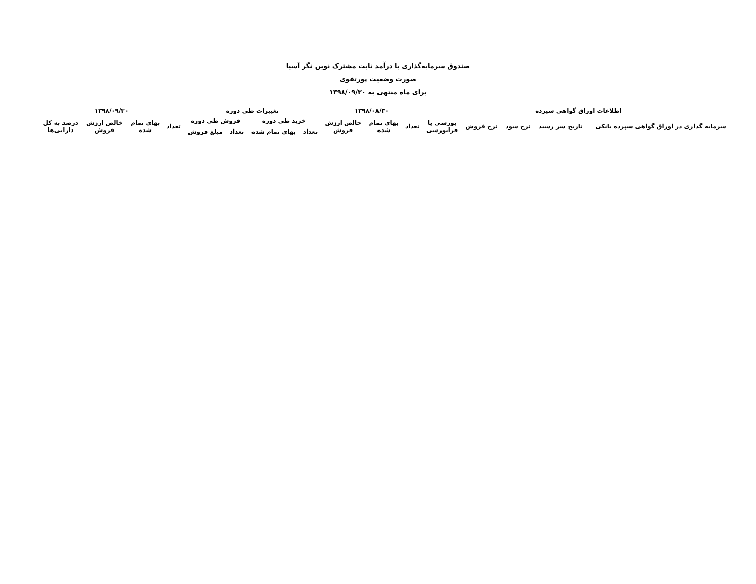صندوق سرمایه‌گذاری با درآمد ثابت مشترک نوین نگر آسیا
صورت وضعیت پورتفوی
برای ماه منتهی به ۱۳۹۸/۰۹/۳۰
| اطلاعات اوراق گواهی سپرده | | | | | ۱۳۹۸/۰۸/۳۰ | | | تغییرات طی دوره | | | | ۱۳۹۸/۰۹/۳۰ | | | |
| --- | --- | --- | --- | --- | --- | --- | --- | --- | --- | --- | --- | --- | --- | --- | --- |
| سرمایه گذاری در اوراق گواهی سپرده بانکی | تاریخ سر رسید | نرخ سود | نرخ فروش | بورسی یا فرابورسی | تعداد | بهای تمام شده | خالص ارزش فروش | خرید طی دوره | | فروش طی دوره | | تعداد | بهای تمام شده | خالص ارزش فروش | درصد به کل دارایی‌ها |
| | | | | | | | | تعداد | بهای تمام شده | تعداد | مبلغ فروش | | | | |